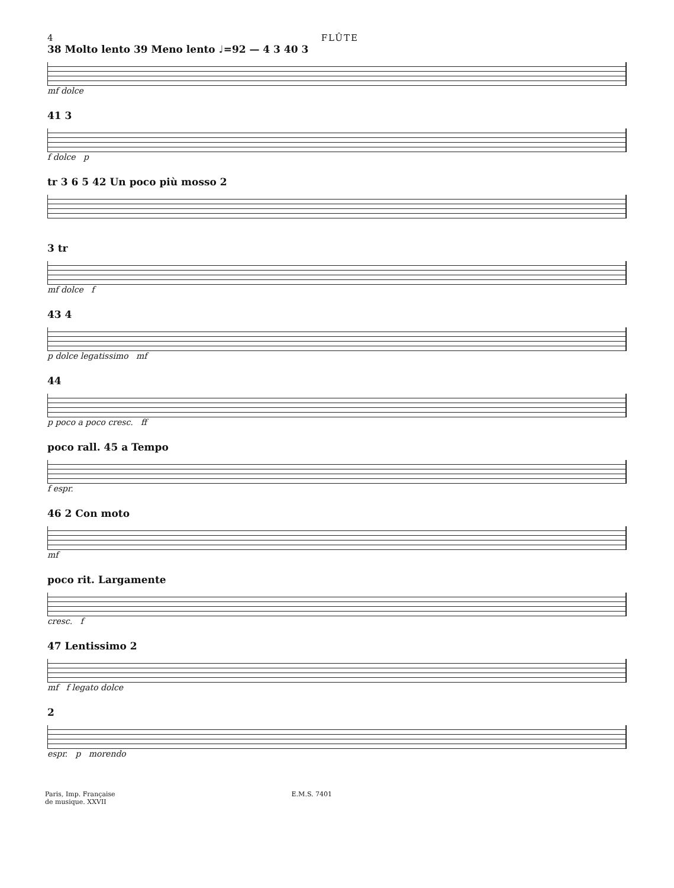4 FLÛTE
38 Molto lento 39 Meno lento ♩=92 — 4 3 40 3
mf dolce
41 3
f dolce p
tr 3 6 5 42 Un poco più mosso 2
3 tr
mf dolce f
43 4
p dolce legatissimo mf
44
p poco a poco cresc. ff
poco rall. 45 a Tempo
f espr.
46 2 Con moto
mf
poco rit. Largamente
cresc. f
47 Lentissimo 2
mf f legato dolce
2
espr. p morendo
Paris, Imp. Française
de musique. XXVII E.M.S. 7401